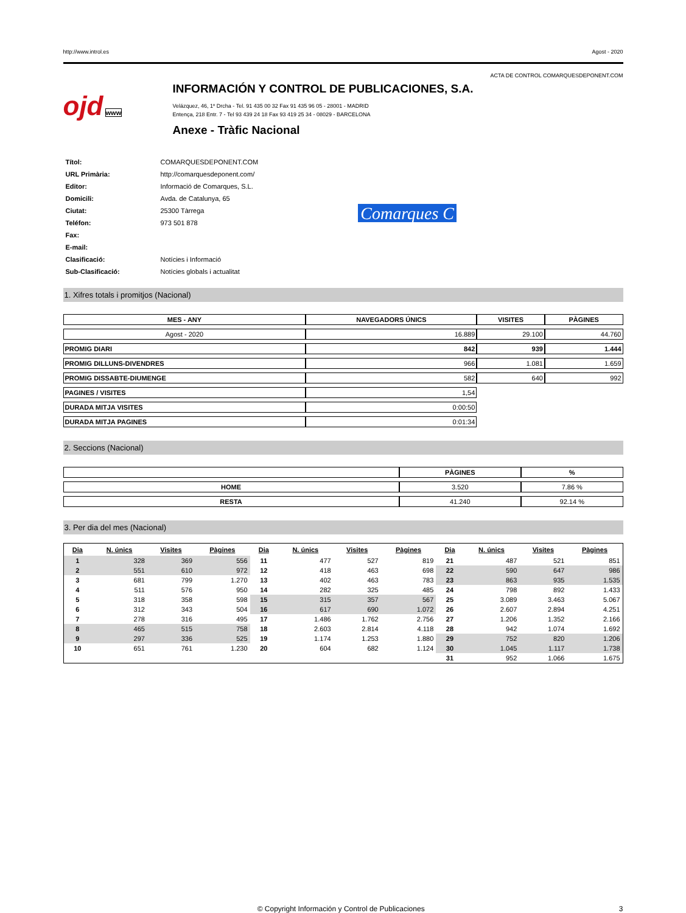http://www.introl.es Agost - 2020
ACTA DE CONTROL COMARQUESDEPONENT.COM
ojd www
INFORMACIÓN Y CONTROL DE PUBLICACIONES, S.A.
Velázquez, 46, 1º Drcha - Tel. 91 435 00 32 Fax 91 435 96 05 - 28001 - MADRID
Entença, 218 Entr. 7 - Tel 93 439 24 18 Fax 93 419 25 34 - 08029 - BARCELONA
Anexe - Tràfic Nacional
| Títol: | COMARQUESDEPONENT.COM |
| URL Primària: | http://comarquesdeponent.com/ |
| Editor: | Informació de Comarques, S.L. |
| Domicili: | Avda. de Catalunya, 65 |
| Ciutat: | 25300 Tàrrega |
| Teléfon: | 973 501 878 |
| Fax: | |
| E-mail: | |
| Clasificació: | Notícies i Informació |
| Sub-Clasificació: | Notícies globals i actualitat |
Comarques C
1. Xifres totals i promitjos (Nacional)
| MES - ANY | NAVEGADORS ÚNICS | VISITES | PÀGINES |
| --- | --- | --- | --- |
| Agost - 2020 | 16.889 | 29.100 | 44.760 |
| PROMIG DIARI | 842 | 939 | 1.444 |
| PROMIG DILLUNS-DIVENDRES | 966 | 1.081 | 1.659 |
| PROMIG DISSABTE-DIUMENGE | 582 | 640 | 992 |
| PAGINES / VISITES | 1,54 | | |
| DURADA MITJA VISITES | 0:00:50 | | |
| DURADA MITJA PAGINES | 0:01:34 | | |
2. Seccions (Nacional)
| | PÀGINES | % |
| --- | --- | --- |
| HOME | 3.520 | 7.86 % |
| RESTA | 41.240 | 92.14 % |
3. Per dia del mes (Nacional)
| Dia | N. únics | Visites | Pàgines | Dia | N. únics | Visites | Pàgines | Dia | N. únics | Visites | Pàgines |
| --- | --- | --- | --- | --- | --- | --- | --- | --- | --- | --- | --- |
| 1 | 328 | 369 | 556 | 11 | 477 | 527 | 819 | 21 | 487 | 521 | 851 |
| 2 | 551 | 610 | 972 | 12 | 418 | 463 | 698 | 22 | 590 | 647 | 986 |
| 3 | 681 | 799 | 1.270 | 13 | 402 | 463 | 783 | 23 | 863 | 935 | 1.535 |
| 4 | 511 | 576 | 950 | 14 | 282 | 325 | 485 | 24 | 798 | 892 | 1.433 |
| 5 | 318 | 358 | 598 | 15 | 315 | 357 | 567 | 25 | 3.089 | 3.463 | 5.067 |
| 6 | 312 | 343 | 504 | 16 | 617 | 690 | 1.072 | 26 | 2.607 | 2.894 | 4.251 |
| 7 | 278 | 316 | 495 | 17 | 1.486 | 1.762 | 2.756 | 27 | 1.206 | 1.352 | 2.166 |
| 8 | 465 | 515 | 758 | 18 | 2.603 | 2.814 | 4.118 | 28 | 942 | 1.074 | 1.692 |
| 9 | 297 | 336 | 525 | 19 | 1.174 | 1.253 | 1.880 | 29 | 752 | 820 | 1.206 |
| 10 | 651 | 761 | 1.230 | 20 | 604 | 682 | 1.124 | 30 | 1.045 | 1.117 | 1.738 |
| | | | | | | | | 31 | 952 | 1.066 | 1.675 |
© Copyright Información y Control de Publicaciones 3